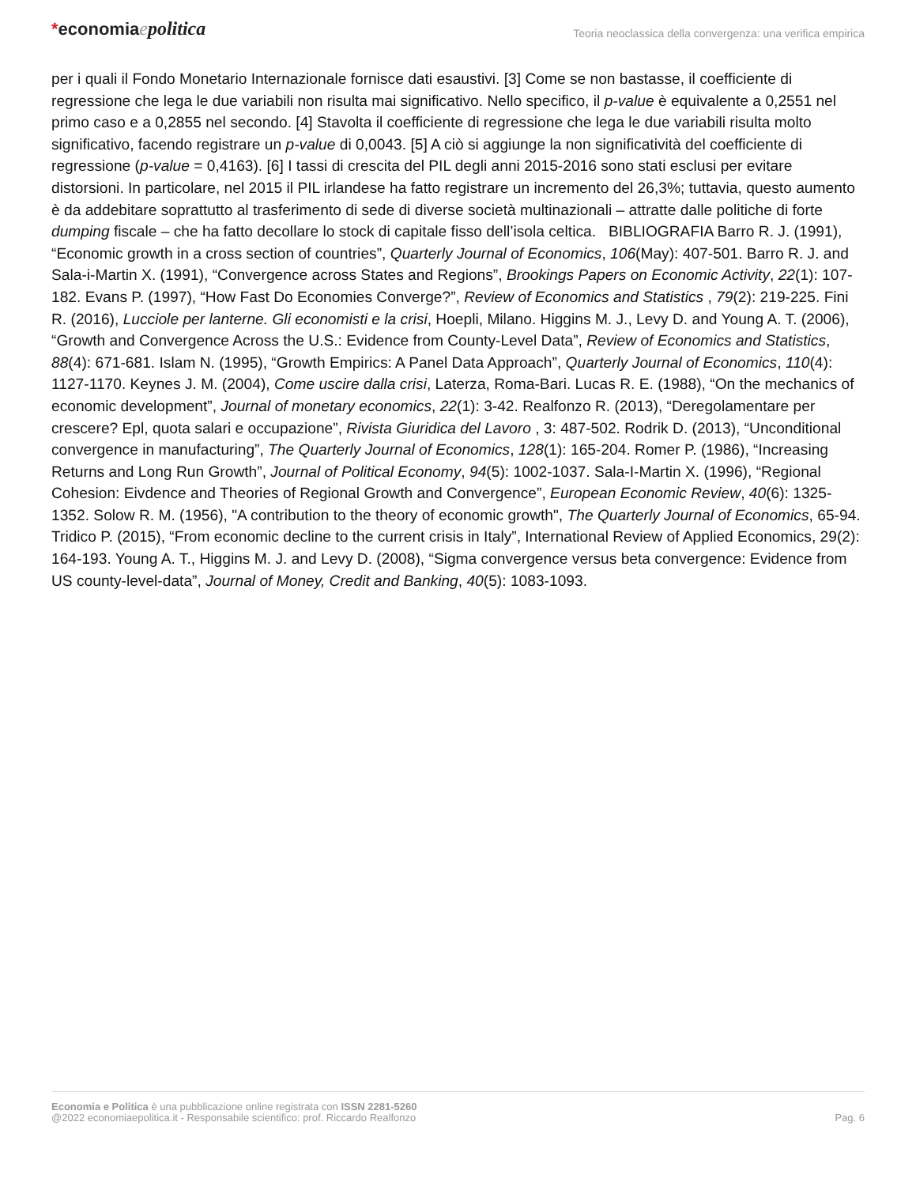*economiaepolitica
Teoria neoclassica della convergenza: una verifica empirica
per i quali il Fondo Monetario Internazionale fornisce dati esaustivi. [3] Come se non bastasse, il coefficiente di regressione che lega le due variabili non risulta mai significativo. Nello specifico, il p-value è equivalente a 0,2551 nel primo caso e a 0,2855 nel secondo. [4] Stavolta il coefficiente di regressione che lega le due variabili risulta molto significativo, facendo registrare un p-value di 0,0043. [5] A ciò si aggiunge la non significatività del coefficiente di regressione (p-value = 0,4163). [6] I tassi di crescita del PIL degli anni 2015-2016 sono stati esclusi per evitare distorsioni. In particolare, nel 2015 il PIL irlandese ha fatto registrare un incremento del 26,3%; tuttavia, questo aumento è da addebitare soprattutto al trasferimento di sede di diverse società multinazionali – attratte dalle politiche di forte dumping fiscale – che ha fatto decollare lo stock di capitale fisso dell’isola celtica. BIBLIOGRAFIA Barro R. J. (1991), “Economic growth in a cross section of countries”, Quarterly Journal of Economics, 106(May): 407-501. Barro R. J. and Sala-i-Martin X. (1991), “Convergence across States and Regions”, Brookings Papers on Economic Activity, 22(1): 107-182. Evans P. (1997), “How Fast Do Economies Converge?”, Review of Economics and Statistics , 79(2): 219-225. Fini R. (2016), Lucciole per lanterne. Gli economisti e la crisi, Hoepli, Milano. Higgins M. J., Levy D. and Young A. T. (2006), “Growth and Convergence Across the U.S.: Evidence from County-Level Data”, Review of Economics and Statistics, 88(4): 671-681. Islam N. (1995), “Growth Empirics: A Panel Data Approach”, Quarterly Journal of Economics, 110(4): 1127-1170. Keynes J. M. (2004), Come uscire dalla crisi, Laterza, Roma-Bari. Lucas R. E. (1988), “On the mechanics of economic development”, Journal of monetary economics, 22(1): 3-42. Realfonzo R. (2013), “Deregolamentare per crescere? Epl, quota salari e occupazione”, Rivista Giuridica del Lavoro , 3: 487-502. Rodrik D. (2013), “Unconditional convergence in manufacturing”, The Quarterly Journal of Economics, 128(1): 165-204. Romer P. (1986), “Increasing Returns and Long Run Growth”, Journal of Political Economy, 94(5): 1002-1037. Sala-I-Martin X. (1996), “Regional Cohesion: Eivdence and Theories of Regional Growth and Convergence”, European Economic Review, 40(6): 1325-1352. Solow R. M. (1956), "A contribution to the theory of economic growth", The Quarterly Journal of Economics, 65-94. Tridico P. (2015), “From economic decline to the current crisis in Italy”, International Review of Applied Economics, 29(2): 164-193. Young A. T., Higgins M. J. and Levy D. (2008), “Sigma convergence versus beta convergence: Evidence from US county-level-data”, Journal of Money, Credit and Banking, 40(5): 1083-1093.
Economia e Politica è una pubblicazione online registrata con ISSN 2281-5260
@2022 economiaepolitica.it - Responsabile scientifico: prof. Riccardo Realfonzo
Pag. 6